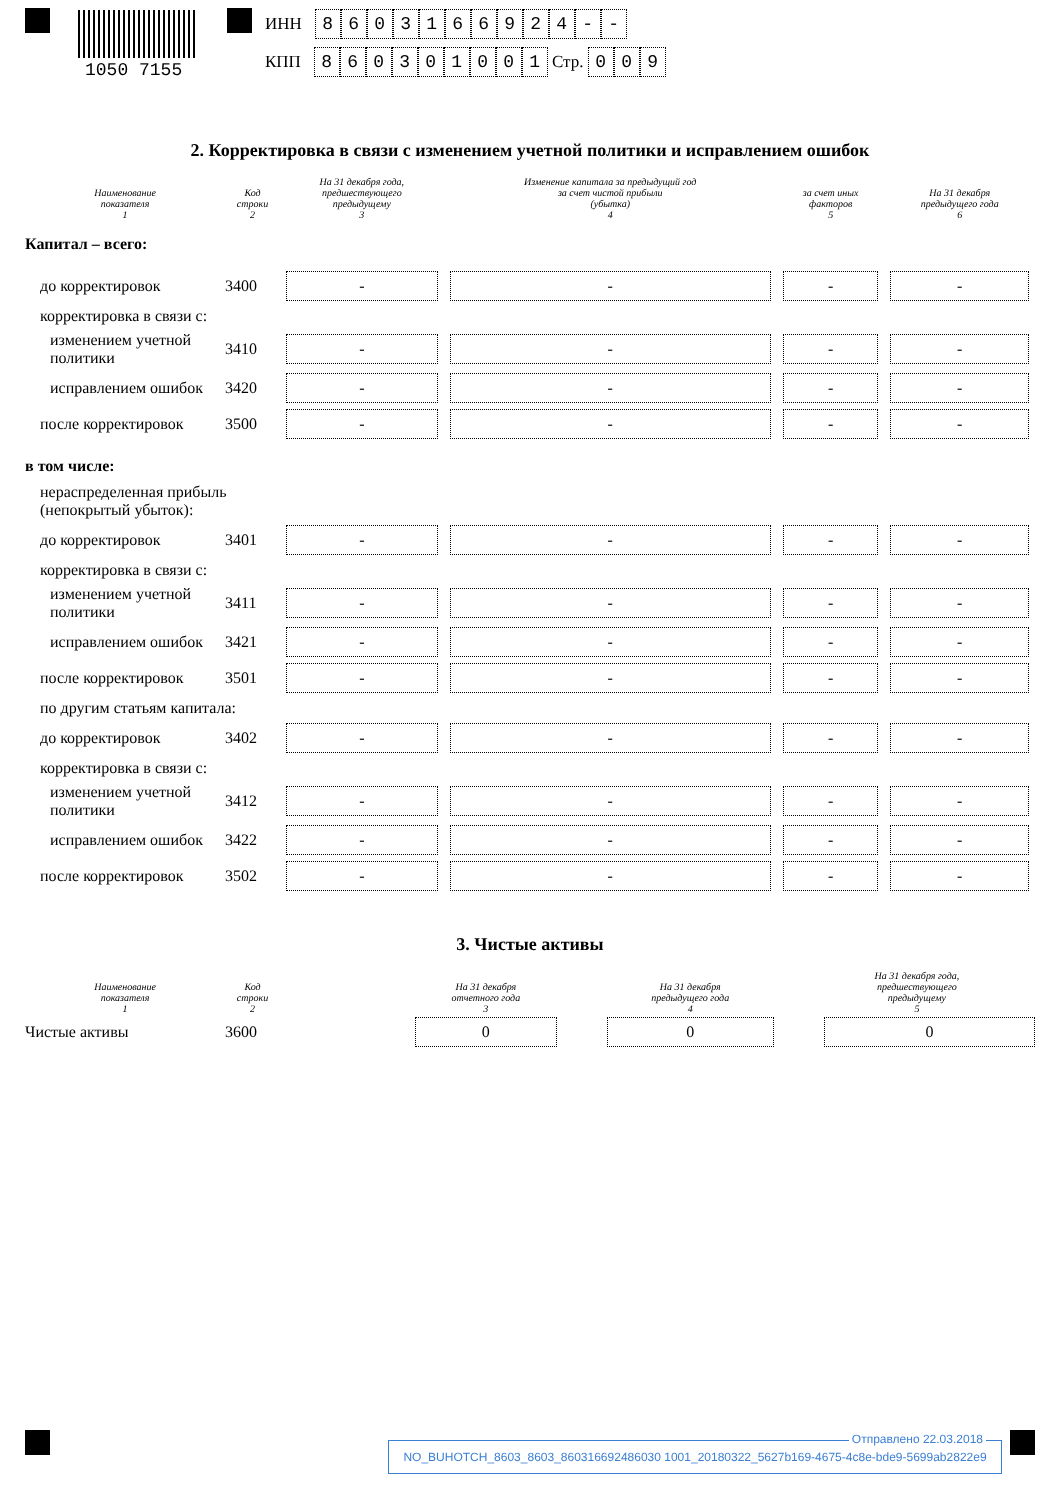1050 7155
ИНН 8603166924 - -
КПП 860301001 Стр. 009
2. Корректировка в связи с изменением учетной политики и исправлением ошибок
| Наименование показателя 1 | Код строки 2 | На 31 декабря года, предшествующего предыдущему 3 | Изменение капитала за предыдущий год за счет чистой прибыли (убытка) 4 | за счет иных факторов 5 | На 31 декабря предыдущего года 6 |
| --- | --- | --- | --- | --- | --- |
| Капитал – всего: | | | | | |
| до корректировок | 3400 | - | - | - | - |
| корректировка в связи с: | | | | | |
| изменением учетной политики | 3410 | - | - | - | - |
| исправлением ошибок | 3420 | - | - | - | - |
| после корректировок | 3500 | - | - | - | - |
| в том числе: | | | | | |
| нераспределенная прибыль (непокрытый убыток): | | | | | |
| до корректировок | 3401 | - | - | - | - |
| корректировка в связи с: | | | | | |
| изменением учетной политики | 3411 | - | - | - | - |
| исправлением ошибок | 3421 | - | - | - | - |
| после корректировок | 3501 | - | - | - | - |
| по другим статьям капитала: | | | | | |
| до корректировок | 3402 | - | - | - | - |
| корректировка в связи с: | | | | | |
| изменением учетной политики | 3412 | - | - | - | - |
| исправлением ошибок | 3422 | - | - | - | - |
| после корректировок | 3502 | - | - | - | - |
3. Чистые активы
| Наименование показателя 1 | Код строки 2 | | На 31 декабря отчетного года 3 | На 31 декабря предыдущего года 4 | На 31 декабря года, предшествующего предыдущему 5 |
| --- | --- | --- | --- | --- | --- |
| Чистые активы | 3600 | | 0 | 0 | 0 |
Отправлено 22.03.2018
NO_BUHOTCH_8603_8603_860316692486030 1001_20180322_5627b169-4675-4c8e-bde9-5699ab2822e9